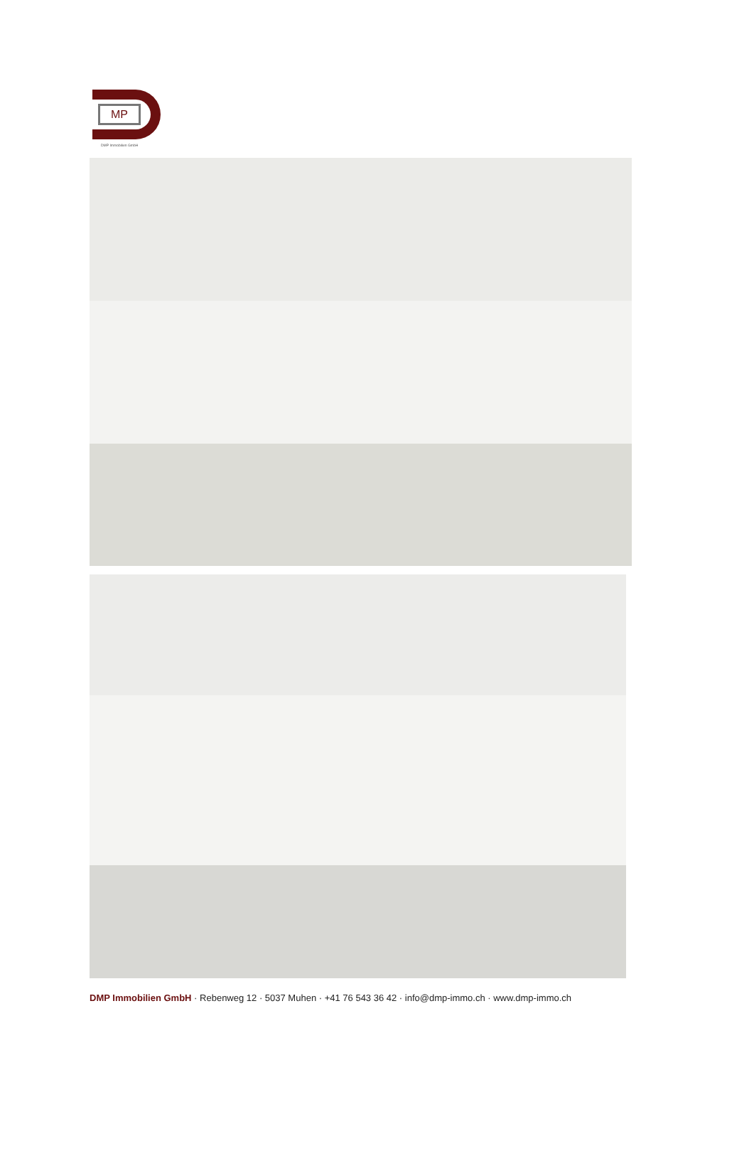MP
DMP Immobilien GmbH
DMP Immobilien GmbH · Rebenweg 12 · 5037 Muhen · +41 76 543 36 42 · info@dmp-immo.ch · www.dmp-immo.ch